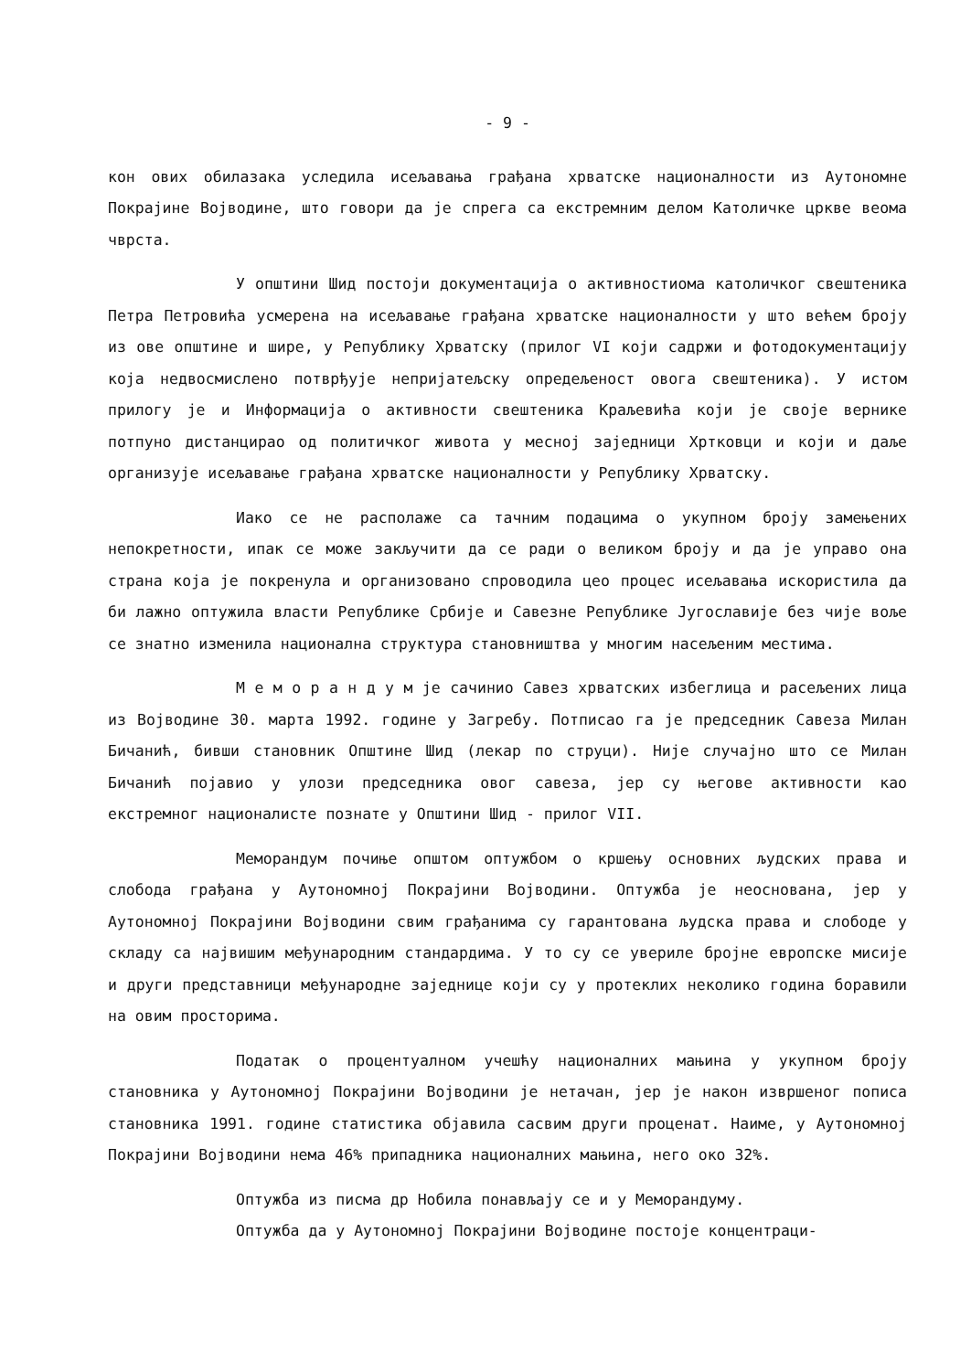- 9 -
кон ових обилазака уследила исељавања грађана хрватске националности из Аутономне Покрајине Војводине, што говори да је спрега са екстремним делом Католичке цркве веома чврста.
У општини Шид постоји документација о активностиома католичког свештеника Петра Петровића усмерена на исељавање грађана хрватске националности у што већем броју из ове општине и шире, у Републику Хрватску (прилог VI који садржи и фотодокументацију која недвосмислено потврђује непријатељску опредељеност овога свештеника). У истом прилогу је и Информација о активности свештеника Краљевића који је своје вернике потпуно дистанцирао од политичког живота у месној заједници Хртковци и који и даље организује исељавање грађана хрватске националности у Републику Хрватску.
Иако се не располаже са тачним подацима о укупном броју замењених непокретности, ипак се може закључити да се ради о великом броју и да је управо она страна која је покренула и организовано спроводила цео процес исељавања искористила да би лажно оптужила власти Републике Србије и Савезне Републике Југославије без чије воље се знатно изменила национална структура становништва у многим насељеним местима.
М е м о р а н д у м је сачинио Савез хрватских избеглица и расељених лица из Војводине 30. марта 1992. године у Загребу. Потписао га је председник Савеза Милан Бичанић, бивши становник Општине Шид (лекар по струци). Није случајно што се Милан Бичанић појавио у улози председника овог савеза, јер су његове активности као екстремног националисте познате у Општини Шид - прилог VII.
Меморандум почиње општом оптужбом о кршењу основних људских права и слобода грађана у Аутономној Покрајини Војводини. Оптужба је неоснована, јер у Аутономној Покрајини Војводини свим грађанима су гарантована људска права и слободе у складу са највишим међународним стандардима. У то су се увериле бројне европске мисије и други представници међународне заједнице који су у протеклих неколико година боравили на овим просторима.
Податак о процентуалном учешћу националних мањина у укупном броју становника у Аутономној Покрајини Војводини је нетачан, јер је након извршеног пописа становника 1991. године статистика објавила сасвим други проценат. Наиме, у Аутономној Покрајини Војводини нема 46% припадника националних мањина, него око 32%.
Оптужба из писма др Нобила понављају се и у Меморандуму.
Оптужба да у Аутономној Покрајини Војводине постоје концентраци-